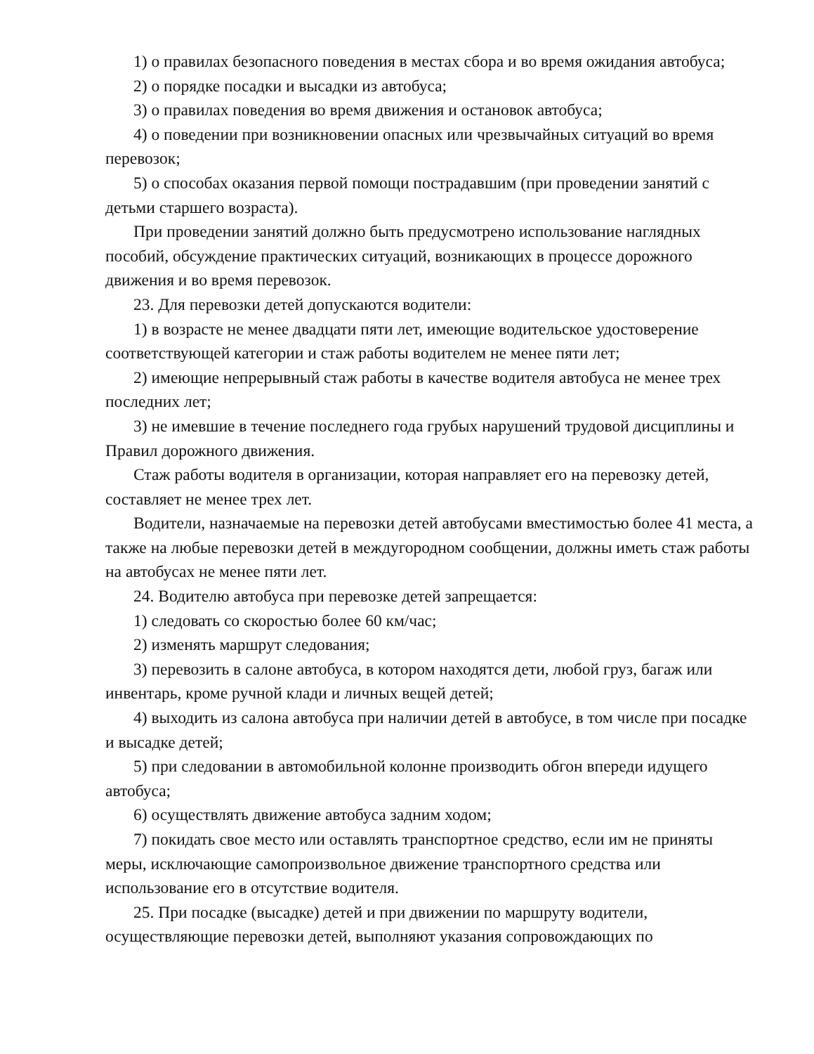1) о правилах безопасного поведения в местах сбора и во время ожидания автобуса;
2) о порядке посадки и высадки из автобуса;
3) о правилах поведения во время движения и остановок автобуса;
4) о поведении при возникновении опасных или чрезвычайных ситуаций во время перевозок;
5) о способах оказания первой помощи пострадавшим (при проведении занятий с детьми старшего возраста).
При проведении занятий должно быть предусмотрено использование наглядных пособий, обсуждение практических ситуаций, возникающих в процессе дорожного движения и во время перевозок.
23. Для перевозки детей допускаются водители:
1) в возрасте не менее двадцати пяти лет, имеющие водительское удостоверение соответствующей категории и стаж работы водителем не менее пяти лет;
2) имеющие непрерывный стаж работы в качестве водителя автобуса не менее трех последних лет;
3) не имевшие в течение последнего года грубых нарушений трудовой дисциплины и Правил дорожного движения.
Стаж работы водителя в организации, которая направляет его на перевозку детей, составляет не менее трех лет.
Водители, назначаемые на перевозки детей автобусами вместимостью более 41 места, а также на любые перевозки детей в междугородном сообщении, должны иметь стаж работы на автобусах не менее пяти лет.
24. Водителю автобуса при перевозке детей запрещается:
1) следовать со скоростью более 60 км/час;
2) изменять маршрут следования;
3) перевозить в салоне автобуса, в котором находятся дети, любой груз, багаж или инвентарь, кроме ручной клади и личных вещей детей;
4) выходить из салона автобуса при наличии детей в автобусе, в том числе при посадке и высадке детей;
5) при следовании в автомобильной колонне производить обгон впереди идущего автобуса;
6) осуществлять движение автобуса задним ходом;
7) покидать свое место или оставлять транспортное средство, если им не приняты меры, исключающие самопроизвольное движение транспортного средства или использование его в отсутствие водителя.
25. При посадке (высадке) детей и при движении по маршруту водители, осуществляющие перевозки детей, выполняют указания сопровождающих по